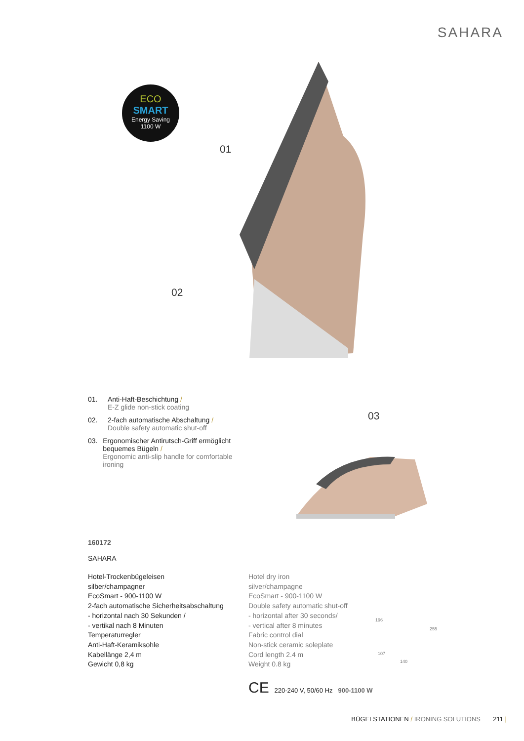SAHARA
ECO
SMART
Energy Saving
1100 W
01
02
03
01. Anti-Haft-Beschichtung /
E-Z glide non-stick coating
02. 2-fach automatische Abschaltung /
Double safety automatic shut-off
03. Ergonomischer Antirutsch-Griff ermöglicht bequemes Bügeln /
Ergonomic anti-slip handle for comfortable ironing
160172
SAHARA
Hotel-Trockenbügeleisen
silber/champagner
EcoSmart - 900-1100 W
2-fach automatische Sicherheitsabschaltung
- horizontal nach 30 Sekunden /
- vertikal nach 8 Minuten
Temperaturregler
Anti-Haft-Keramiksohle
Kabellänge 2,4 m
Gewicht 0,8 kg
Hotel dry iron
silver/champagne
EcoSmart - 900-1100 W
Double safety automatic shut-off
- horizontal after 30 seconds/
- vertical after 8 minutes
Fabric control dial
Non-stick ceramic soleplate
Cord length 2.4 m
Weight 0.8 kg
196
255
107
140
CE 220-240 V, 50/60 Hz 900-1100 W
BÜGELSTATIONEN / IRONING SOLUTIONS 211 |